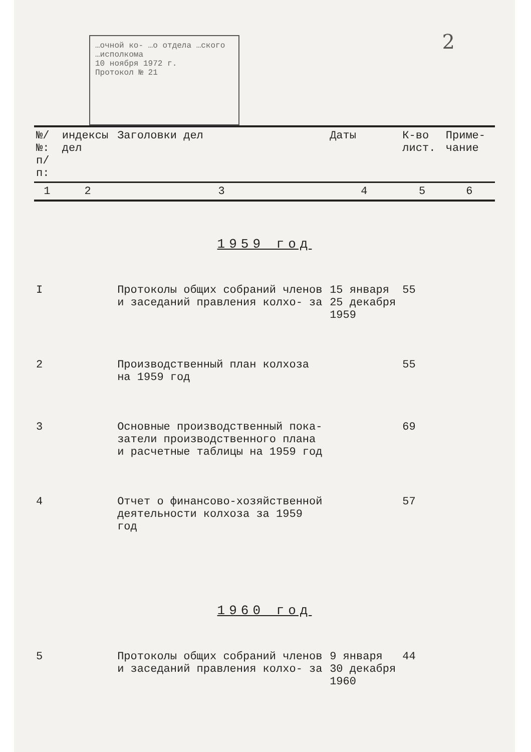2
…очной ко- …о отдела …ского …исполкома
10 ноября 1972 г.
Протокол № 21
| №/№: п/п: | индексы дел | Заголовки дел | Даты | К-во лист. | Приме- чание |
| --- | --- | --- | --- | --- | --- |
| 1 | 2 | 3 | 4 | 5 | 6 |
| 1959 год | | | | | |
| I | | Протоколы общих собраний членов и заседаний правления колхо- за | 15 января 25 декабря 1959 | 55 | |
| 2 | | Производственный план колхоза на 1959 год | | 55 | |
| 3 | | Основные производственный пока- затели производственного плана и расчетные таблицы на 1959 год | | 69 | |
| 4 | | Отчет о финансово-хозяйственной деятельности колхоза за 1959 год | | 57 | |
| 1960 год | | | | | |
| 5 | | Протоколы общих собраний членов и заседаний правления колхо- за | 9 января 30 декабря 1960 | 44 | |